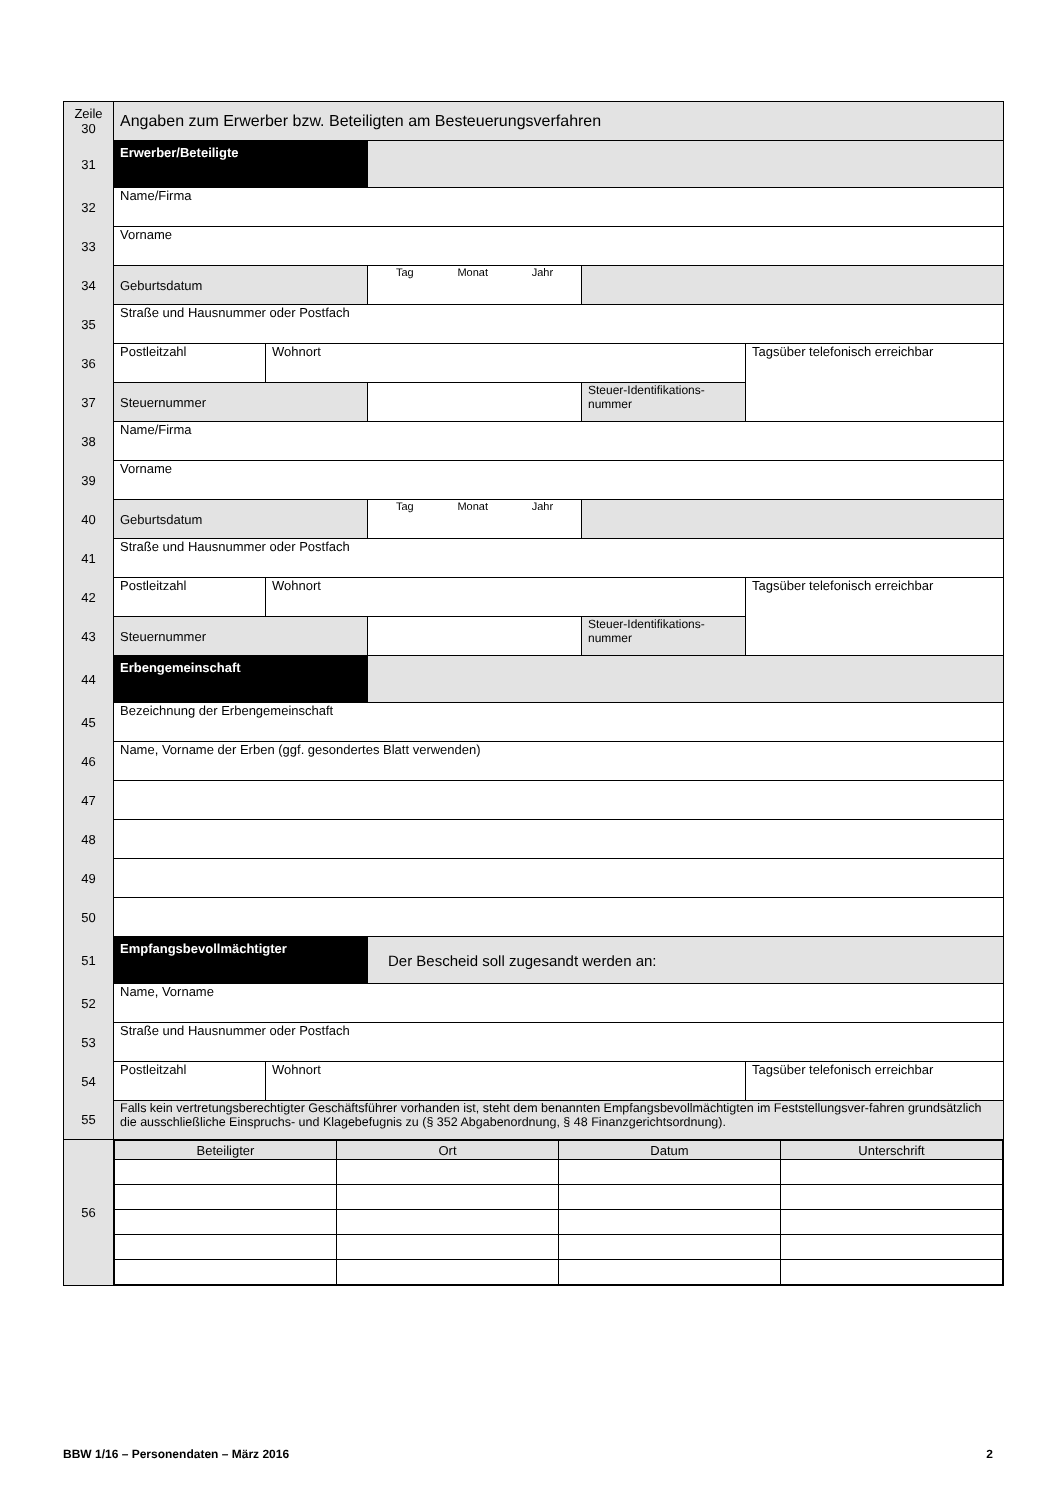| Zeile 30 | Angaben zum Erwerber bzw. Beteiligten am Besteuerungsverfahren | | | | |
| 31 | Erwerber/Beteiligte | | | | |
| 32 | Name/Firma | | | | |
| 33 | Vorname | | | | |
| 34 | Geburtsdatum | | Tag Monat Jahr | | |
| 35 | Straße und Hausnummer oder Postfach | | | | |
| 36 | Postleitzahl | Wohnort | | | Tagsüber telefonisch erreichbar |
| 37 | Steuernummer | | | Steuer-Identifikations- nummer | |
| 38 | Name/Firma | | | | |
| 39 | Vorname | | | | |
| 40 | Geburtsdatum | | Tag Monat Jahr | | |
| 41 | Straße und Hausnummer oder Postfach | | | | |
| 42 | Postleitzahl | Wohnort | | | Tagsüber telefonisch erreichbar |
| 43 | Steuernummer | | | Steuer-Identifikations- nummer | |
| 44 | Erbengemeinschaft | | | | |
| 45 | Bezeichnung der Erbengemeinschaft | | | | |
| 46 | Name, Vorname der Erben (ggf. gesondertes Blatt verwenden) | | | | |
| 47 | | | | | |
| 48 | | | | | |
| 49 | | | | | |
| 50 | | | | | |
| 51 | Empfangsbevollmächtigter | | Der Bescheid soll zugesandt werden an: | | |
| 52 | Name, Vorname | | | | |
| 53 | Straße und Hausnummer oder Postfach | | | | |
| 54 | Postleitzahl | Wohnort | | | Tagsüber telefonisch erreichbar |
| 55 | Falls kein vertretungsberechtigter Geschäftsführer vorhanden ist, steht dem benannten Empfangsbevollmächtigten im Feststellungsver-fahren grundsätzlich die ausschließliche Einspruchs- und Klagebefugnis zu (§ 352 Abgabenordnung, § 48 Finanzgerichtsordnung). | | | | |
| 56 | / Beteiligter / Ort / Datum / Unterschrift / / --- / --- / --- / --- / | | | | |
BBW 1/16 – Personendaten – März 2016 2